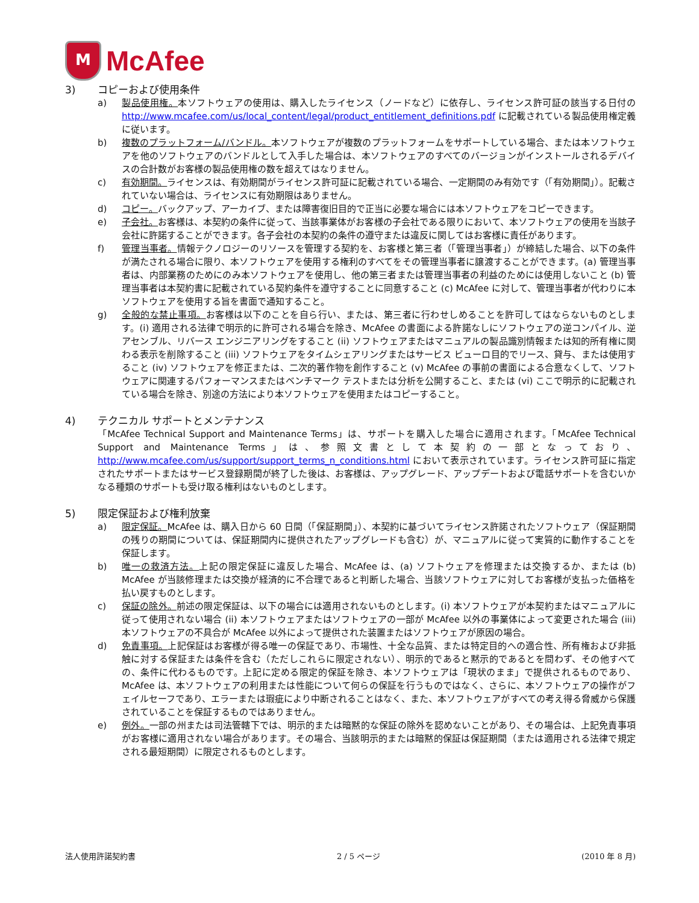M
McAfee
3) コピーおよび使用条件
a) 製品使用権。本ソフトウェアの使用は、購入したライセンス（ノードなど）に依存し、ライセンス許可証の該当する日付の http://www.mcafee.com/us/local_content/legal/product_entitlement_definitions.pdf に記載されている製品使用権定義に従います。
b) 複数のプラットフォーム/バンドル。本ソフトウェアが複数のプラットフォームをサポートしている場合、または本ソフトウェアを他のソフトウェアのバンドルとして入手した場合は、本ソフトウェアのすべてのバージョンがインストールされるデバイスの合計数がお客様の製品使用権の数を超えてはなりません。
c) 有効期間。ライセンスは、有効期間がライセンス許可証に記載されている場合、一定期間のみ有効です（「有効期間」）。記載されていない場合は、ライセンスに有効期限はありません。
d) コピー。バックアップ、アーカイブ、または障害復旧目的で正当に必要な場合には本ソフトウェアをコピーできます。
e) 子会社。お客様は、本契約の条件に従って、当該事業体がお客様の子会社である限りにおいて、本ソフトウェアの使用を当該子会社に許諾することができます。各子会社の本契約の条件の遵守または違反に関してはお客様に責任があります。
f) 管理当事者。情報テクノロジーのリソースを管理する契約を、お客様と第三者（「管理当事者」）が締結した場合、以下の条件が満たされる場合に限り、本ソフトウェアを使用する権利のすべてをその管理当事者に譲渡することができます。(a) 管理当事者は、内部業務のためにのみ本ソフトウェアを使用し、他の第三者または管理当事者の利益のためには使用しないこと (b) 管理当事者は本契約書に記載されている契約条件を遵守することに同意すること (c) McAfee に対して、管理当事者が代わりに本ソフトウェアを使用する旨を書面で通知すること。
g) 全般的な禁止事項。お客様は以下のことを自ら行い、または、第三者に行わせしめることを許可してはならないものとします。(i) 適用される法律で明示的に許可される場合を除き、McAfee の書面による許諾なしにソフトウェアの逆コンパイル、逆アセンブル、リバース エンジニアリングをすること (ii) ソフトウェアまたはマニュアルの製品識別情報または知的所有権に関わる表示を削除すること (iii) ソフトウェアをタイムシェアリングまたはサービス ビューロ目的でリース、貸与、または使用すること (iv) ソフトウェアを修正または、二次的著作物を創作すること (v) McAfee の事前の書面による合意なくして、ソフトウェアに関連するパフォーマンスまたはベンチマーク テストまたは分析を公開すること、または (vi) ここで明示的に記載されている場合を除き、別途の方法により本ソフトウェアを使用またはコピーすること。
4) テクニカル サポートとメンテナンス
「McAfee Technical Support and Maintenance Terms」は、サポートを購入した場合に適用されます。「McAfee Technical Support and Maintenance Terms」は、参照文書として本契約の一部となっており、http://www.mcafee.com/us/support/support_terms_n_conditions.html において表示されています。ライセンス許可証に指定されたサポートまたはサービス登録期間が終了した後は、お客様は、アップグレード、アップデートおよび電話サポートを含むいかなる種類のサポートも受け取る権利はないものとします。
5) 限定保証および権利放棄
a) 限定保証。McAfee は、購入日から 60 日間（「保証期間」）、本契約に基づいてライセンス許諾されたソフトウェア（保証期間の残りの期間については、保証期間内に提供されたアップグレードも含む）が、マニュアルに従って実質的に動作することを保証します。
b) 唯一の救済方法。上記の限定保証に違反した場合、McAfee は、(a) ソフトウェアを修理または交換するか、または (b) McAfee が当該修理または交換が経済的に不合理であると判断した場合、当該ソフトウェアに対してお客様が支払った価格を払い戻すものとします。
c) 保証の除外。前述の限定保証は、以下の場合には適用されないものとします。(i) 本ソフトウェアが本契約またはマニュアルに従って使用されない場合 (ii) 本ソフトウェアまたはソフトウェアの一部が McAfee 以外の事業体によって変更された場合 (iii) 本ソフトウェアの不具合が McAfee 以外によって提供された装置またはソフトウェアが原因の場合。
d) 免責事項。上記保証はお客様が得る唯一の保証であり、市場性、十全な品質、または特定目的への適合性、所有権および非抵触に対する保証または条件を含む（ただしこれらに限定されない）、明示的であると黙示的であるとを問わず、その他すべての、条件に代わるものです。上記に定める限定的保証を除き、本ソフトウェアは「現状のまま」で提供されるものであり、McAfee は、本ソフトウェアの利用または性能について何らの保証を行うものではなく、さらに、本ソフトウェアの操作がフェイルセーフであり、エラーまたは瑕疵により中断されることはなく、また、本ソフトウェアがすべての考え得る脅威から保護されていることを保証するものではありません。
e) 例外。一部の州または司法管轄下では、明示的または暗黙的な保証の除外を認めないことがあり、その場合は、上記免責事項がお客様に適用されない場合があります。その場合、当該明示的または暗黙的保証は保証期間（または適用される法律で規定される最短期間）に限定されるものとします。
法人使用許諾契約書 2 / 5 ページ (2010 年 8 月)